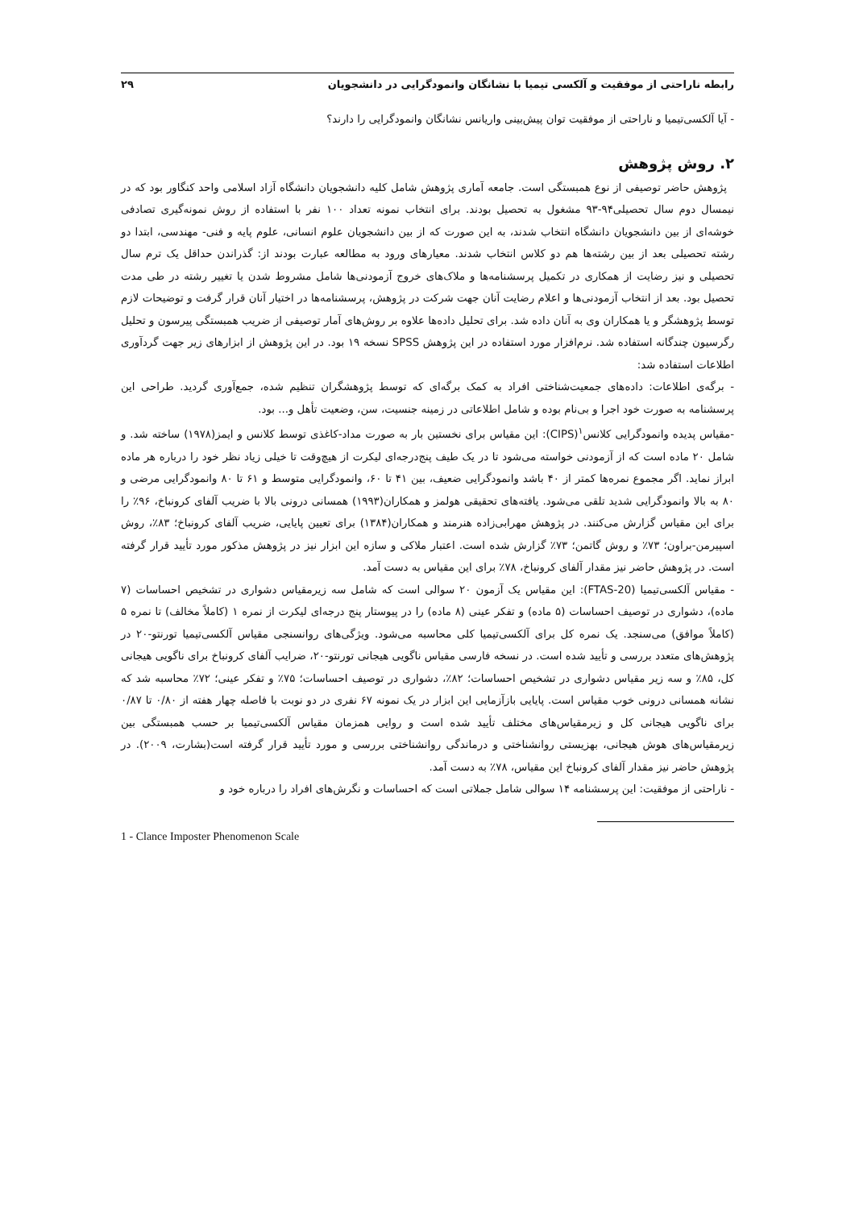رابطه ناراحتی از موفقیت و آلکسی تیمیا با نشانگان وانمودگرایی در دانشجویان ۲۹
- آیا آلکسی‌تیمیا و ناراحتی از موفقیت توان پیش‌بینی واریانس نشانگان وانمودگرایی را دارند؟
۲. روش پژوهش
پژوهش حاضر توصیفی از نوع همبستگی است. جامعه آماری پژوهش شامل کلیه دانشجویان دانشگاه آزاد اسلامی واحد کنگاور بود که در نیمسال دوم سال تحصیلی۹۴-۹۳ مشغول به تحصیل بودند. برای انتخاب نمونه تعداد ۱۰۰ نفر با استفاده از روش نمونه‌گیری تصادفی خوشه‌ای از بین دانشجویان دانشگاه انتخاب شدند، به این صورت که از بین دانشجویان علوم انسانی، علوم پایه و فنی- مهندسی، ابتدا دو رشته تحصیلی بعد از بین رشته‌ها هم دو کلاس انتخاب شدند. معیارهای ورود به مطالعه عبارت بودند از: گذراندن حداقل یک ترم سال تحصیلی و نیز رضایت از همکاری در تکمیل پرسشنامه‌ها و ملاک‌های خروج آزمودنی‌ها شامل مشروط شدن یا تغییر رشته در طی مدت تحصیل بود. بعد از انتخاب آزمودنی‌ها و اعلام رضایت آنان جهت شرکت در پژوهش، پرسشنامه‌ها در اختیار آنان قرار گرفت و توضیحات لازم توسط پژوهشگر و یا همکاران وی به آنان داده شد. برای تحلیل داده‌ها علاوه بر روش‌های آمار توصیفی از ضریب همبستگی پیرسون و تحلیل رگرسیون چندگانه استفاده شد. نرم‌افزار مورد استفاده در این پژوهش SPSS نسخه ۱۹ بود. در این پژوهش از ابزارهای زیر جهت گردآوری اطلاعات استفاده شد:
- برگه‌ی اطلاعات: داده‌های جمعیت‌شناختی افراد به کمک برگه‌ای که توسط پژوهشگران تنظیم شده، جمع‌آوری گردید. طراحی این پرسشنامه به صورت خود اجرا و بی‌نام بوده و شامل اطلاعاتی در زمینه جنسیت، سن، وضعیت تأهل و... بود.
-مقیاس پدیده وانمودگرایی کلانس<sup>۱</sup>(CIPS): این مقیاس برای نخستین بار به صورت مداد-کاغذی توسط کلانس و ایمز(۱۹۷۸) ساخته شد. و شامل ۲۰ ماده است که از آزمودنی خواسته می‌شود تا در یک طیف پنج‌درجه‌ای لیکرت از هیچ‌وقت تا خیلی زیاد نظر خود را درباره هر ماده ابراز نماید. اگر مجموع نمره‌ها کمتر از ۴۰ باشد وانمودگرایی ضعیف، بین ۴۱ تا ۶۰، وانمودگرایی متوسط و ۶۱ تا ۸۰ وانمودگرایی مرضی و ۸۰ به بالا وانمودگرایی شدید تلقی می‌شود. یافته‌های تحقیقی هولمز و همکاران(۱۹۹۳) همسانی درونی بالا با ضریب آلفای کرونباخ، ۹۶٪ را برای این مقیاس گزارش می‌کنند. در پژوهش مهرابی‌زاده هنرمند و همکاران(۱۳۸۴) برای تعیین پایایی، ضریب آلفای کرونباخ؛ ۸۳٪، روش اسپیرمن-براون؛ ۷۳٪ و روش گاتمن؛ ۷۳٪ گزارش شده است. اعتبار ملاکی و سازه این ابزار نیز در پژوهش مذکور مورد تأیید قرار گرفته است. در پژوهش حاضر نیز مقدار آلفای کرونباخ، ۷۸٪ برای این مقیاس به دست آمد.
- مقیاس آلکسی‌تیمیا (FTAS-20): این مقیاس یک آزمون ۲۰ سوالی است که شامل سه زیرمقیاس دشواری در تشخیص احساسات (۷ ماده)، دشواری در توصیف احساسات (۵ ماده) و تفکر عینی (۸ ماده) را در پیوستار پنج درجه‌ای لیکرت از نمره ۱ (کاملاً مخالف) تا نمره ۵ (کاملاً موافق) می‌سنجد. یک نمره کل برای آلکسی‌تیمیا کلی محاسبه می‌شود. ویژگی‌های روانسنجی مقیاس آلکسی‌تیمیا تورنتو-۲۰ در پژوهش‌های متعدد بررسی و تأیید شده است. در نسخه فارسی مقیاس ناگویی هیجانی تورنتو-۲۰، ضرایب آلفای کرونباخ برای ناگویی هیجانی کل، ۸۵٪ و سه زیر مقیاس دشواری در تشخیص احساسات؛ ۸۲٪، دشواری در توصیف احساسات؛ ۷۵٪ و تفکر عینی؛ ۷۲٪ محاسبه شد که نشانه همسانی درونی خوب مقیاس است. پایایی بازآزمایی این ابزار در یک نمونه ۶۷ نفری در دو نوبت با فاصله چهار هفته از ۰/۸۰ تا ۰/۸۷ برای ناگویی هیجانی کل و زیرمقیاس‌های مختلف تأیید شده است و روایی همزمان مقیاس آلکسی‌تیمیا بر حسب همبستگی بین زیرمقیاس‌های هوش هیجانی، بهزیستی روانشناختی و درماندگی روانشناختی بررسی و مورد تأیید قرار گرفته است(بشارت، ۲۰۰۹). در پژوهش حاضر نیز مقدار آلفای کرونباخ این مقیاس، ۷۸٪ به دست آمد.
- ناراحتی از موفقیت: این پرسشنامه ۱۴ سوالی شامل جملاتی است که احساسات و نگرش‌های افراد را درباره خود و
1 - Clance Imposter Phenomenon Scale